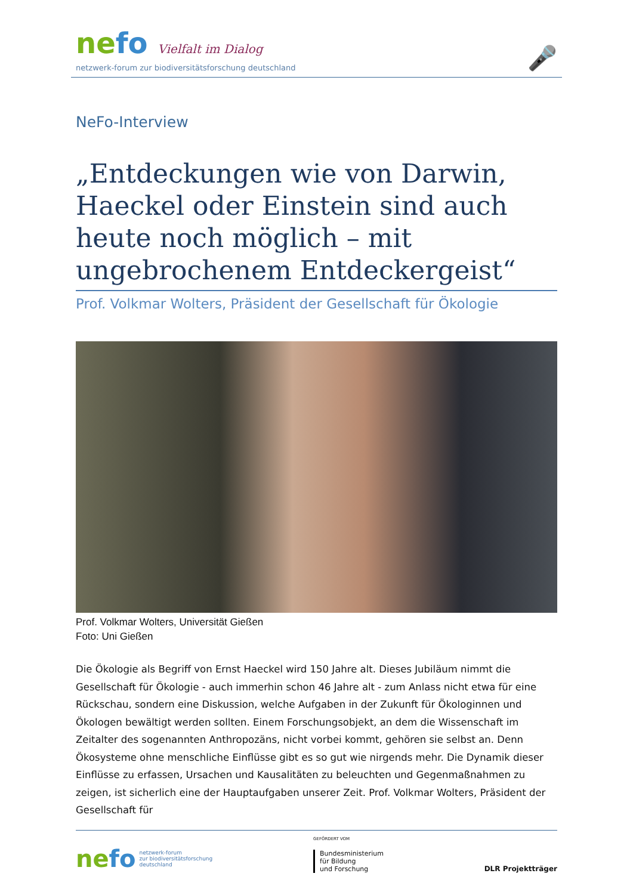ne fo Vielfalt im Dialog
netzwerk-forum zur biodiversitätsforschung deutschland
🎤
NeFo-Interview
„Entdeckungen wie von Darwin, Haeckel oder Einstein sind auch heute noch möglich – mit ungebrochenem Entdeckergeist“
Prof. Volkmar Wolters, Präsident der Gesellschaft für Ökologie
Prof. Volkmar Wolters, Universität Gießen
Foto: Uni Gießen
Die Ökologie als Begriff von Ernst Haeckel wird 150 Jahre alt. Dieses Jubiläum nimmt die Gesellschaft für Ökologie - auch immerhin schon 46 Jahre alt - zum Anlass nicht etwa für eine Rückschau, sondern eine Diskussion, welche Aufgaben in der Zukunft für Ökologinnen und Ökologen bewältigt werden sollten. Einem Forschungsobjekt, an dem die Wissenschaft im Zeitalter des sogenannten Anthropozäns, nicht vorbei kommt, gehören sie selbst an. Denn Ökosysteme ohne menschliche Einflüsse gibt es so gut wie nirgends mehr. Die Dynamik dieser Einflüsse zu erfassen, Ursachen und Kausalitäten zu beleuchten und Gegenmaßnahmen zu zeigen, ist sicherlich eine der Hauptaufgaben unserer Zeit. Prof. Volkmar Wolters, Präsident der Gesellschaft für
ne fo netzwerk-forum
zur biodiversitätsforschung
deutschland
GEFÖRDERT VOM
Bundesministerium
für Bildung
und Forschung
DLR Projektträger